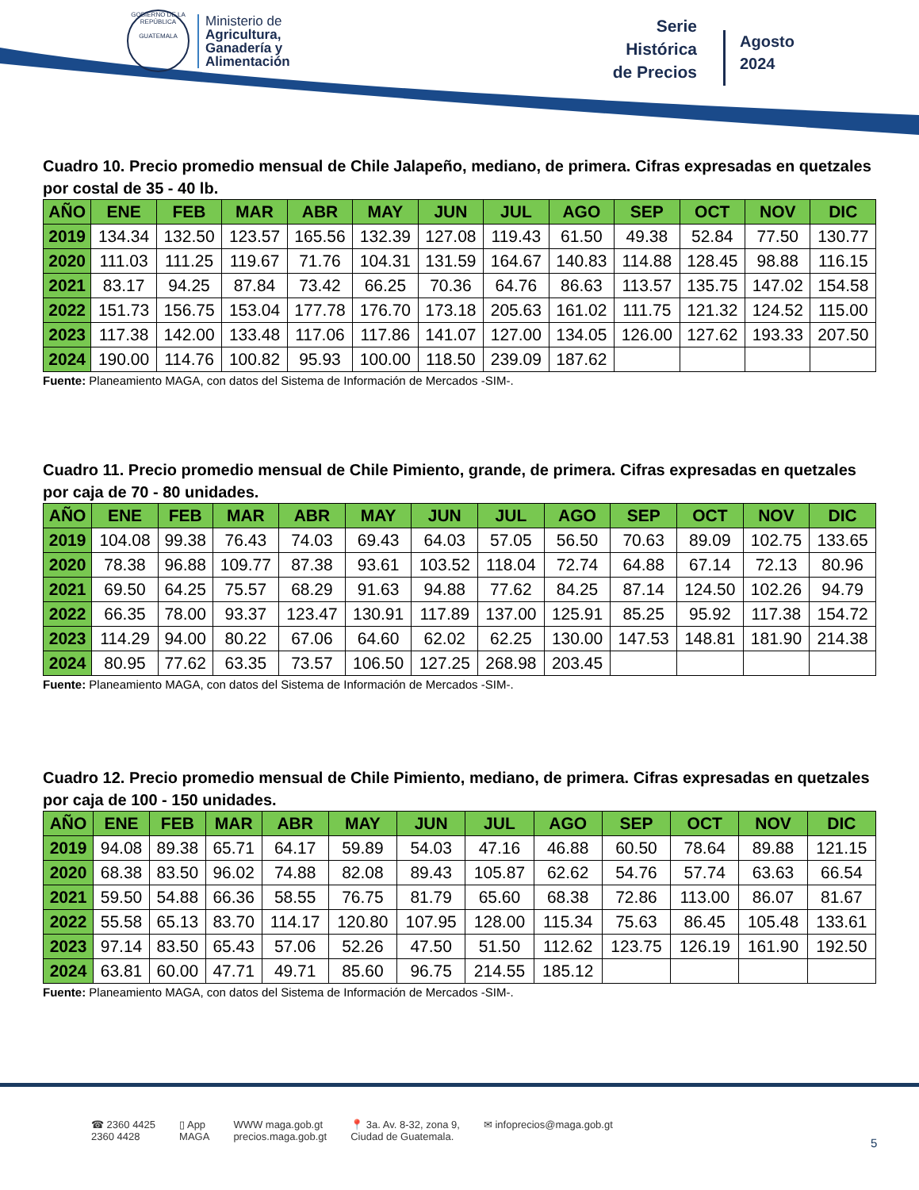GOBIERNO DE LA REPÚBLICA
GUATEMALA
Ministerio de
Agricultura,
Ganadería y
Alimentación
Serie
Histórica
de Precios
Agosto
2024
Cuadro 10. Precio promedio mensual de Chile Jalapeño, mediano, de primera. Cifras expresadas en quetzales por costal de 35 - 40 lb.
| AÑO | ENE | FEB | MAR | ABR | MAY | JUN | JUL | AGO | SEP | OCT | NOV | DIC |
| --- | --- | --- | --- | --- | --- | --- | --- | --- | --- | --- | --- | --- |
| 2019 | 134.34 | 132.50 | 123.57 | 165.56 | 132.39 | 127.08 | 119.43 | 61.50 | 49.38 | 52.84 | 77.50 | 130.77 |
| 2020 | 111.03 | 111.25 | 119.67 | 71.76 | 104.31 | 131.59 | 164.67 | 140.83 | 114.88 | 128.45 | 98.88 | 116.15 |
| 2021 | 83.17 | 94.25 | 87.84 | 73.42 | 66.25 | 70.36 | 64.76 | 86.63 | 113.57 | 135.75 | 147.02 | 154.58 |
| 2022 | 151.73 | 156.75 | 153.04 | 177.78 | 176.70 | 173.18 | 205.63 | 161.02 | 111.75 | 121.32 | 124.52 | 115.00 |
| 2023 | 117.38 | 142.00 | 133.48 | 117.06 | 117.86 | 141.07 | 127.00 | 134.05 | 126.00 | 127.62 | 193.33 | 207.50 |
| 2024 | 190.00 | 114.76 | 100.82 | 95.93 | 100.00 | 118.50 | 239.09 | 187.62 | | | | |
Fuente: Planeamiento MAGA, con datos del Sistema de Información de Mercados -SIM-.
Cuadro 11. Precio promedio mensual de Chile Pimiento, grande, de primera. Cifras expresadas en quetzales por caja de 70 - 80 unidades.
| AÑO | ENE | FEB | MAR | ABR | MAY | JUN | JUL | AGO | SEP | OCT | NOV | DIC |
| --- | --- | --- | --- | --- | --- | --- | --- | --- | --- | --- | --- | --- |
| 2019 | 104.08 | 99.38 | 76.43 | 74.03 | 69.43 | 64.03 | 57.05 | 56.50 | 70.63 | 89.09 | 102.75 | 133.65 |
| 2020 | 78.38 | 96.88 | 109.77 | 87.38 | 93.61 | 103.52 | 118.04 | 72.74 | 64.88 | 67.14 | 72.13 | 80.96 |
| 2021 | 69.50 | 64.25 | 75.57 | 68.29 | 91.63 | 94.88 | 77.62 | 84.25 | 87.14 | 124.50 | 102.26 | 94.79 |
| 2022 | 66.35 | 78.00 | 93.37 | 123.47 | 130.91 | 117.89 | 137.00 | 125.91 | 85.25 | 95.92 | 117.38 | 154.72 |
| 2023 | 114.29 | 94.00 | 80.22 | 67.06 | 64.60 | 62.02 | 62.25 | 130.00 | 147.53 | 148.81 | 181.90 | 214.38 |
| 2024 | 80.95 | 77.62 | 63.35 | 73.57 | 106.50 | 127.25 | 268.98 | 203.45 | | | | |
Fuente: Planeamiento MAGA, con datos del Sistema de Información de Mercados -SIM-.
Cuadro 12. Precio promedio mensual de Chile Pimiento, mediano, de primera. Cifras expresadas en quetzales por caja de 100 - 150 unidades.
| AÑO | ENE | FEB | MAR | ABR | MAY | JUN | JUL | AGO | SEP | OCT | NOV | DIC |
| --- | --- | --- | --- | --- | --- | --- | --- | --- | --- | --- | --- | --- |
| 2019 | 94.08 | 89.38 | 65.71 | 64.17 | 59.89 | 54.03 | 47.16 | 46.88 | 60.50 | 78.64 | 89.88 | 121.15 |
| 2020 | 68.38 | 83.50 | 96.02 | 74.88 | 82.08 | 89.43 | 105.87 | 62.62 | 54.76 | 57.74 | 63.63 | 66.54 |
| 2021 | 59.50 | 54.88 | 66.36 | 58.55 | 76.75 | 81.79 | 65.60 | 68.38 | 72.86 | 113.00 | 86.07 | 81.67 |
| 2022 | 55.58 | 65.13 | 83.70 | 114.17 | 120.80 | 107.95 | 128.00 | 115.34 | 75.63 | 86.45 | 105.48 | 133.61 |
| 2023 | 97.14 | 83.50 | 65.43 | 57.06 | 52.26 | 47.50 | 51.50 | 112.62 | 123.75 | 126.19 | 161.90 | 192.50 |
| 2024 | 63.81 | 60.00 | 47.71 | 49.71 | 85.60 | 96.75 | 214.55 | 185.12 | | | | |
Fuente: Planeamiento MAGA, con datos del Sistema de Información de Mercados -SIM-.
☎ 2360 4425
2360 4428
▯ App
MAGA
WWW maga.gob.gt
precios.maga.gob.gt
📍 3a. Av. 8-32, zona 9,
Ciudad de Guatemala.
✉ infoprecios@maga.gob.gt
5